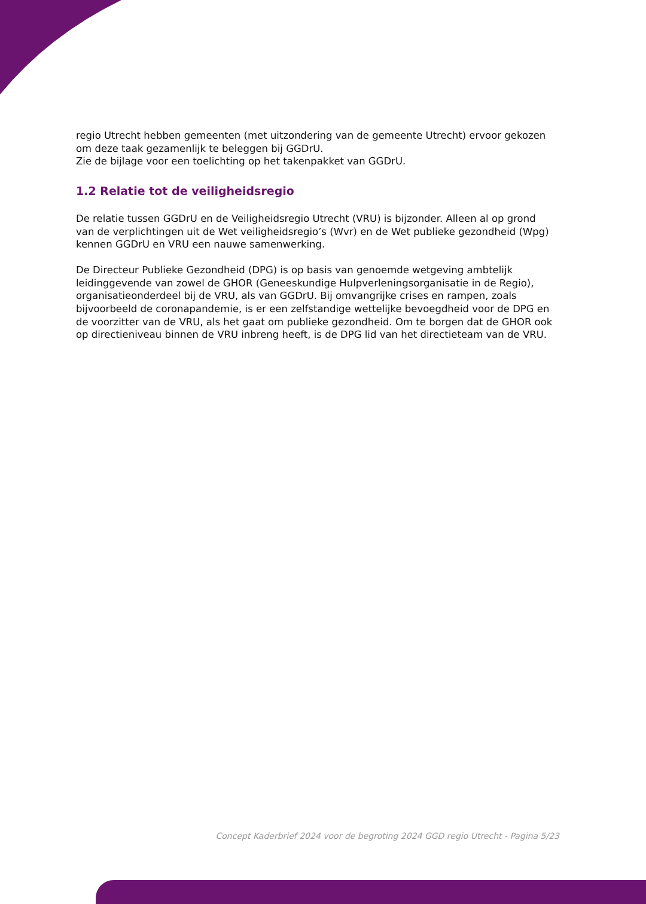regio Utrecht hebben gemeenten (met uitzondering van de gemeente Utrecht) ervoor gekozen om deze taak gezamenlijk te beleggen bij GGDrU.
Zie de bijlage voor een toelichting op het takenpakket van GGDrU.
1.2 Relatie tot de veiligheidsregio
De relatie tussen GGDrU en de Veiligheidsregio Utrecht (VRU) is bijzonder. Alleen al op grond van de verplichtingen uit de Wet veiligheidsregio’s (Wvr) en de Wet publieke gezondheid (Wpg) kennen GGDrU en VRU een nauwe samenwerking.
De Directeur Publieke Gezondheid (DPG) is op basis van genoemde wetgeving ambtelijk leidinggevende van zowel de GHOR (Geneeskundige Hulpverleningsorganisatie in de Regio), organisatieonderdeel bij de VRU, als van GGDrU. Bij omvangrijke crises en rampen, zoals bijvoorbeeld de coronapandemie, is er een zelfstandige wettelijke bevoegdheid voor de DPG en de voorzitter van de VRU, als het gaat om publieke gezondheid. Om te borgen dat de GHOR ook op directieniveau binnen de VRU inbreng heeft, is de DPG lid van het directieteam van de VRU.
Concept Kaderbrief 2024 voor de begroting 2024 GGD regio Utrecht - Pagina 5/23